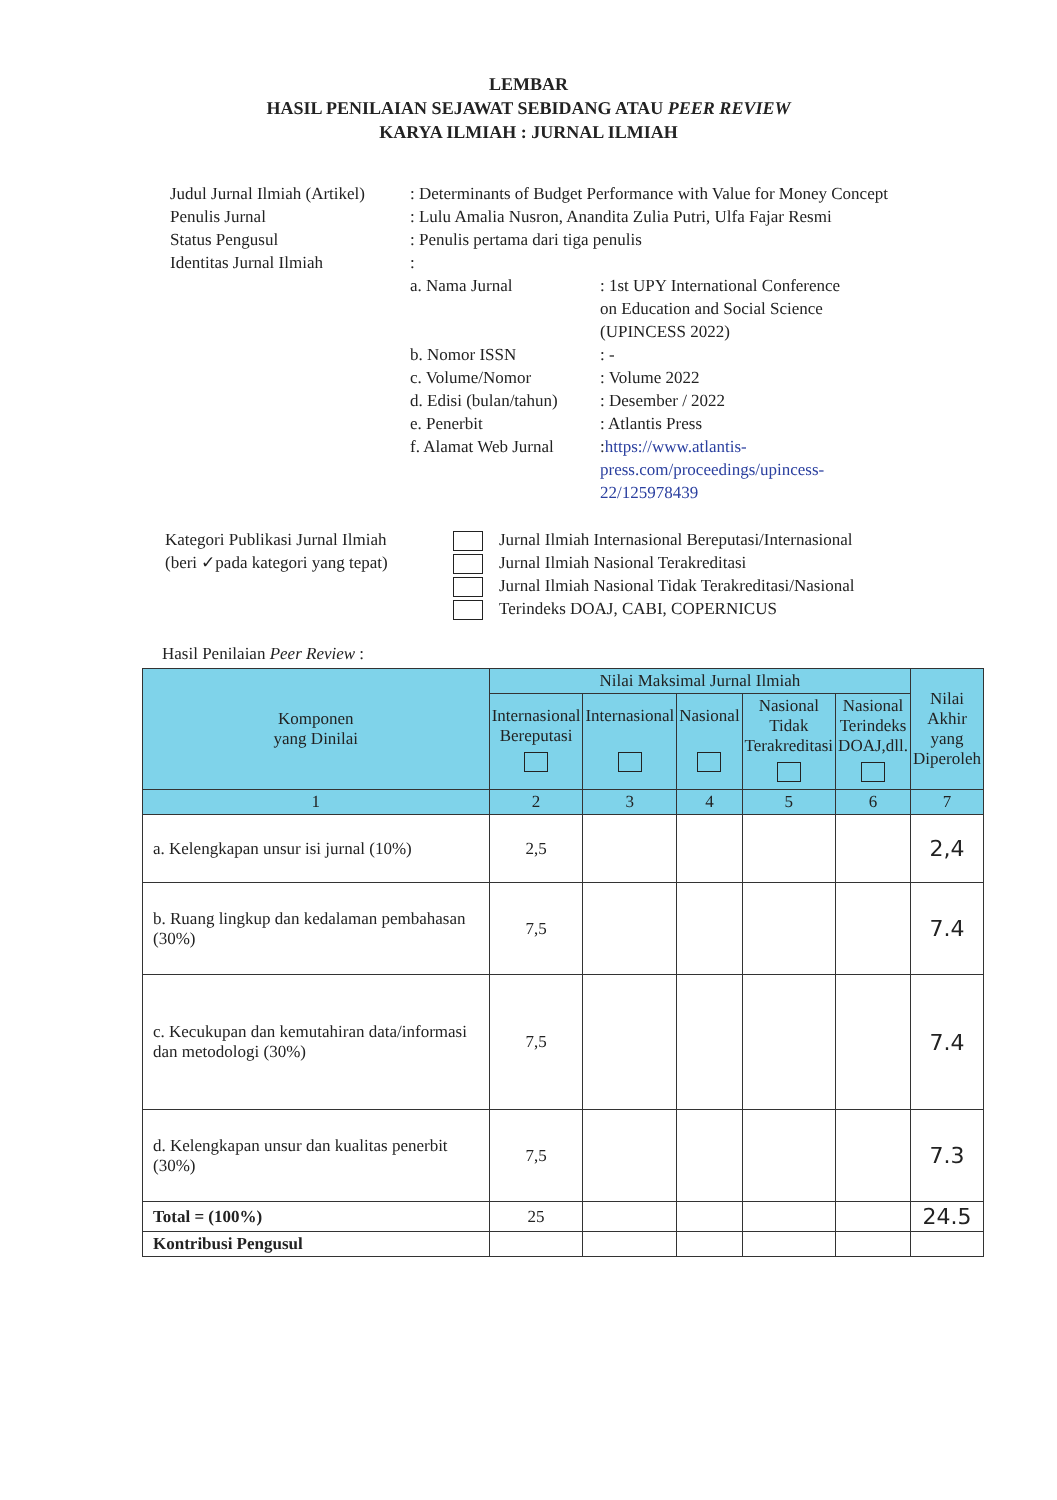LEMBAR
HASIL PENILAIAN SEJAWAT SEBIDANG ATAU PEER REVIEW
KARYA ILMIAH : JURNAL ILMIAH
Judul Jurnal Ilmiah (Artikel)
: Determinants of Budget Performance with Value for Money Concept
Penulis Jurnal : Lulu Amalia Nusron, Anandita Zulia Putri, Ulfa Fajar Resmi
Status Pengusul : Penulis pertama dari tiga penulis
Identitas Jurnal Ilmiah :
a. Nama Jurnal : 1st UPY International Conference
on Education and Social Science
(UPINCESS 2022)
b. Nomor ISSN : -
c. Volume/Nomor : Volume 2022
d. Edisi (bulan/tahun)
: Desember / 2022
e. Penerbit : Atlantis Press
f. Alamat Web Jurnal
:https://www.atlantis-
press.com/proceedings/upincess-
22/125978439
Kategori Publikasi Jurnal Ilmiah
(beri ✓pada kategori yang tepat)
Jurnal Ilmiah Internasional Bereputasi/Internasional
Jurnal Ilmiah Nasional Terakreditasi
Jurnal Ilmiah Nasional Tidak Terakreditasi/Nasional
Terindeks DOAJ, CABI, COPERNICUS
Hasil Penilaian Peer Review :
| Komponen yang Dinilai | Nilai Maksimal Jurnal Ilmiah | | | | | Nilai Akhir yang Diperoleh |
| --- | --- | --- | --- | --- | --- | --- |
| | Internasional Bereputasi | Internasional | Nasional | Nasional Tidak Terakreditasi | Nasional Terindeks DOAJ,dll. | |
| 1 | 2 | 3 | 4 | 5 | 6 | 7 |
| a. Kelengkapan unsur isi jurnal (10%) | 2,5 | | | | | 2,4 |
| b. Ruang lingkup dan kedalaman pembahasan (30%) | 7,5 | | | | | 7.4 |
| c. Kecukupan dan kemutahiran data/informasi dan metodologi (30%) | 7,5 | | | | | 7.4 |
| d. Kelengkapan unsur dan kualitas penerbit (30%) | 7,5 | | | | | 7.3 |
| Total = (100%) | 25 | | | | | 24.5 |
| Kontribusi Pengusul | | | | | | |